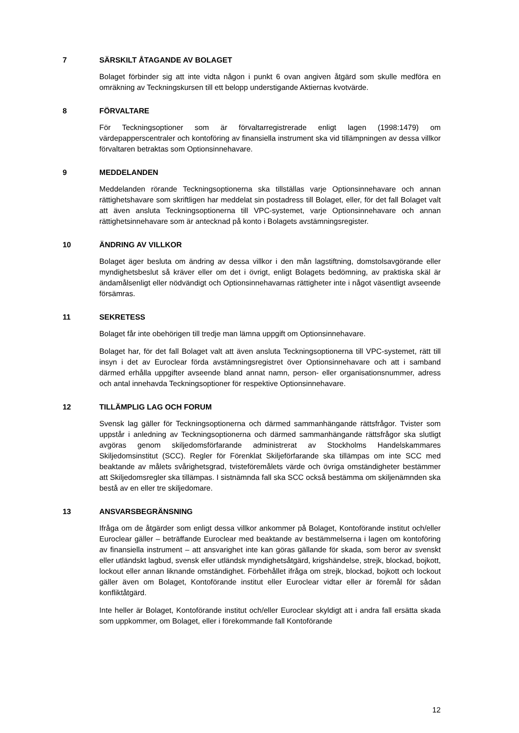7 SÄRSKILT ÅTAGANDE AV BOLAGET
Bolaget förbinder sig att inte vidta någon i punkt 6 ovan angiven åtgärd som skulle medföra en omräkning av Teckningskursen till ett belopp understigande Aktiernas kvotvärde.
8 FÖRVALTARE
För Teckningsoptioner som är förvaltarregistrerade enligt lagen (1998:1479) om värdepapperscentraler och kontoföring av finansiella instrument ska vid tillämpningen av dessa villkor förvaltaren betraktas som Optionsinnehavare.
9 MEDDELANDEN
Meddelanden rörande Teckningsoptionerna ska tillställas varje Optionsinnehavare och annan rättighetshavare som skriftligen har meddelat sin postadress till Bolaget, eller, för det fall Bolaget valt att även ansluta Teckningsoptionerna till VPC-systemet, varje Optionsinnehavare och annan rättighetsinnehavare som är antecknad på konto i Bolagets avstämningsregister.
10 ÄNDRING AV VILLKOR
Bolaget äger besluta om ändring av dessa villkor i den mån lagstiftning, domstolsavgörande eller myndighetsbeslut så kräver eller om det i övrigt, enligt Bolagets bedömning, av praktiska skäl är ändamålsenligt eller nödvändigt och Optionsinnehavarnas rättigheter inte i något väsentligt avseende försämras.
11 SEKRETESS
Bolaget får inte obehörigen till tredje man lämna uppgift om Optionsinnehavare.
Bolaget har, för det fall Bolaget valt att även ansluta Teckningsoptionerna till VPC-systemet, rätt till insyn i det av Euroclear förda avstämningsregistret över Optionsinnehavare och att i samband därmed erhålla uppgifter avseende bland annat namn, person- eller organisationsnummer, adress och antal innehavda Teckningsoptioner för respektive Optionsinnehavare.
12 TILLÄMPLIG LAG OCH FORUM
Svensk lag gäller för Teckningsoptionerna och därmed sammanhängande rättsfrågor. Tvister som uppstår i anledning av Teckningsoptionerna och därmed sammanhängande rättsfrågor ska slutligt avgöras genom skiljedomsförfarande administrerat av Stockholms Handelskammares Skiljedomsinstitut (SCC). Regler för Förenklat Skiljeförfarande ska tillämpas om inte SCC med beaktande av målets svårighetsgrad, tvisteföremålets värde och övriga omständigheter bestämmer att Skiljedomsregler ska tillämpas. I sistnämnda fall ska SCC också bestämma om skiljenämnden ska bestå av en eller tre skiljedomare.
13 ANSVARSBEGRÄNSNING
Ifråga om de åtgärder som enligt dessa villkor ankommer på Bolaget, Kontoförande institut och/eller Euroclear gäller – beträffande Euroclear med beaktande av bestämmelserna i lagen om kontoföring av finansiella instrument – att ansvarighet inte kan göras gällande för skada, som beror av svenskt eller utländskt lagbud, svensk eller utländsk myndighetsåtgärd, krigshändelse, strejk, blockad, bojkott, lockout eller annan liknande omständighet. Förbehållet ifråga om strejk, blockad, bojkott och lockout gäller även om Bolaget, Kontoförande institut eller Euroclear vidtar eller är föremål för sådan konfliktåtgärd.
Inte heller är Bolaget, Kontoförande institut och/eller Euroclear skyldigt att i andra fall ersätta skada som uppkommer, om Bolaget, eller i förekommande fall Kontoförande
12